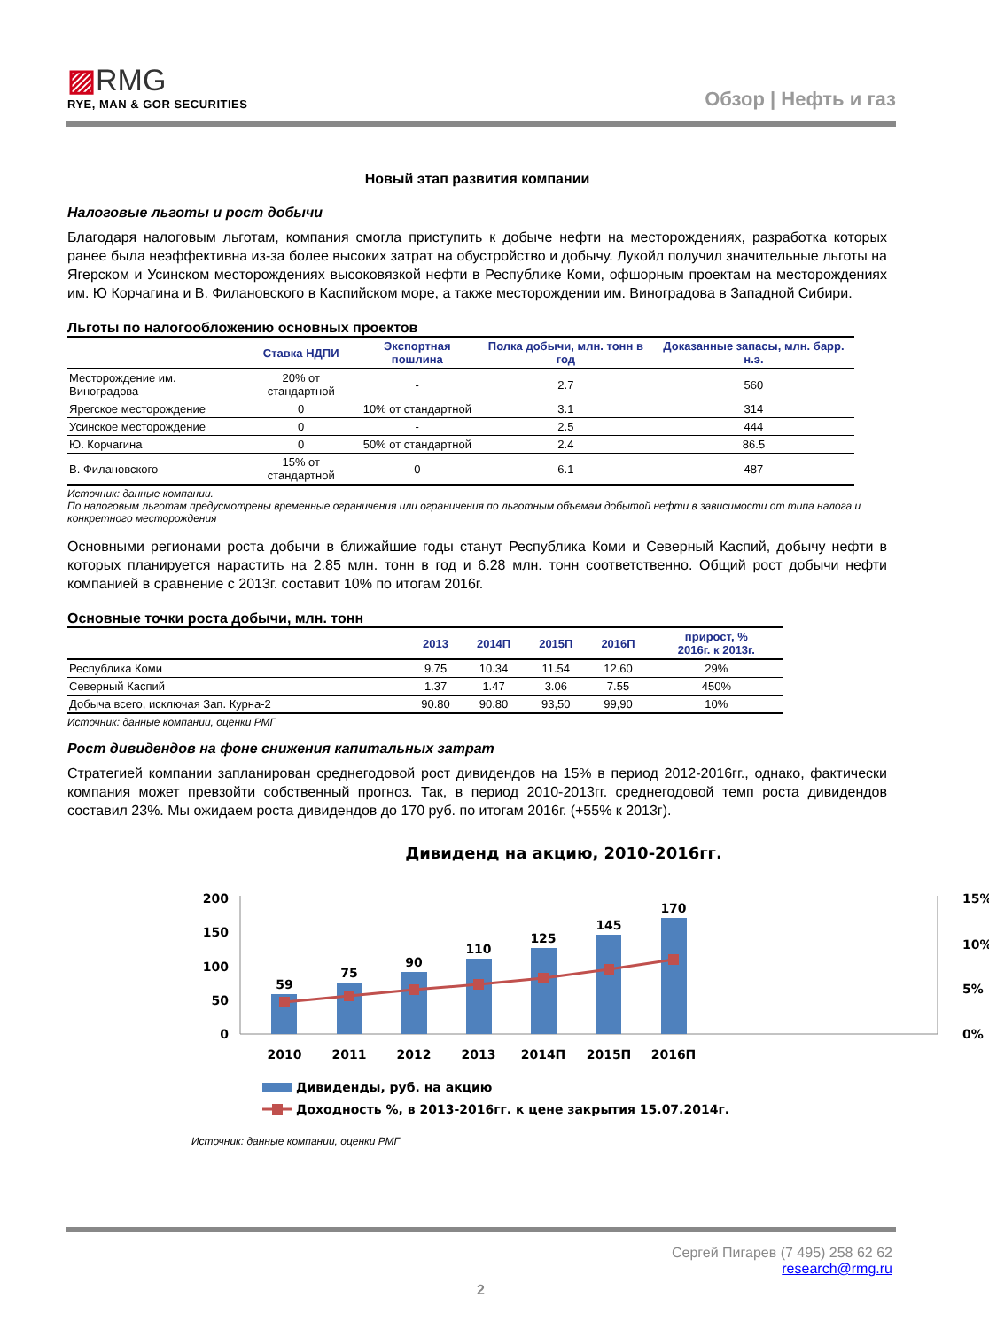▨RMG
RYE, MAN & GOR SECURITIES
Обзор | Нефть и газ
Новый этап развития компании
Налоговые льготы и рост добычи
Благодаря налоговым льготам, компания смогла приступить к добыче нефти на месторождениях, разработка которых ранее была неэффективна из-за более высоких затрат на обустройство и добычу. Лукойл получил значительные льготы на Ягерском и Усинском месторождениях высоковязкой нефти в Республике Коми, офшорным проектам на месторождениях им. Ю Корчагина и В. Филановского в Каспийском море, а также месторождении им. Виноградова в Западной Сибири.
Льготы по налогообложению основных проектов
| | Ставка НДПИ | Экспортная пошлина | Полка добычи, млн. тонн в год | Доказанные запасы, млн. барр. н.э. |
| --- | --- | --- | --- | --- |
| Месторождение им. Виноградова | 20% от стандартной | - | 2.7 | 560 |
| Ярегское месторождение | 0 | 10% от стандартной | 3.1 | 314 |
| Усинское месторождение | 0 | - | 2.5 | 444 |
| Ю. Корчагина | 0 | 50% от стандартной | 2.4 | 86.5 |
| В. Филановского | 15% от стандартной | 0 | 6.1 | 487 |
Источник: данные компании.
По налоговым льготам предусмотрены временные ограничения или ограничения по льготным объемам добытой нефти в зависимости от типа налога и конкретного месторождения
Основными регионами роста добычи в ближайшие годы станут Республика Коми и Северный Каспий, добычу нефти в которых планируется нарастить на 2.85 млн. тонн в год и 6.28 млн. тонн соответственно. Общий рост добычи нефти компанией в сравнение с 2013г. составит 10% по итогам 2016г.
Основные точки роста добычи, млн. тонн
| | 2013 | 2014П | 2015П | 2016П | прирост, % 2016г. к 2013г. |
| --- | --- | --- | --- | --- | --- |
| Республика Коми | 9.75 | 10.34 | 11.54 | 12.60 | 29% |
| Северный Каспий | 1.37 | 1.47 | 3.06 | 7.55 | 450% |
| Добыча всего, исключая Зап. Курна-2 | 90.80 | 90.80 | 93,50 | 99,90 | 10% |
Источник: данные компании, оценки РМГ
Рост дивидендов на фоне снижения капитальных затрат
Стратегией компании запланирован среднегодовой рост дивидендов на 15% в период 2012-2016гг., однако, фактически компания может превзойти собственный прогноз. Так, в период 2010-2013гг. среднегодовой темп роста дивидендов составил 23%. Мы ожидаем роста дивидендов до 170 руб. по итогам 2016г. (+55% к 2013г).
Дивиденд на акцию, 2010-2016гг.
200
150
100
50
0
15%
10%
5%
0%
59
75
90
110
125
145
170
2010
2011
2012
2013
2014П
2015П
2016П
Дивиденды, руб. на акцию
Доходность %, в 2013-2016гг. к цене закрытия 15.07.2014г.
Источник: данные компании, оценки РМГ
Сергей Пигарев (7 495) 258 62 62
research@rmg.ru
2